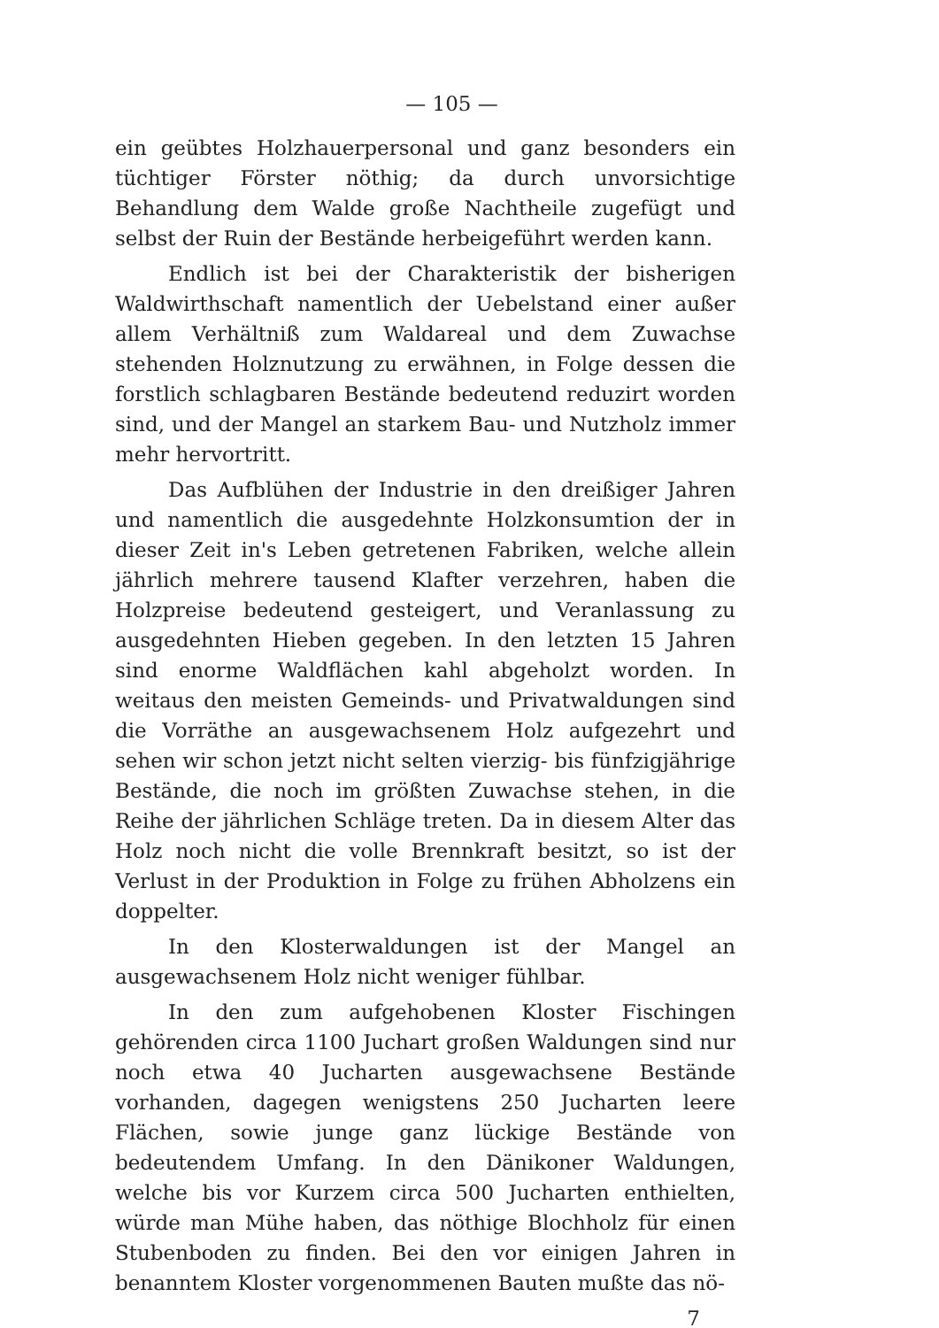— 105 —
ein geübtes Holzhauerpersonal und ganz besonders ein tüchtiger Förster nöthig; da durch unvorsichtige Behandlung dem Walde große Nachtheile zugefügt und selbst der Ruin der Bestände herbeigeführt werden kann.
Endlich ist bei der Charakteristik der bisherigen Waldwirthschaft namentlich der Uebelstand einer außer allem Verhältniß zum Waldareal und dem Zuwachse stehenden Holznutzung zu erwähnen, in Folge dessen die forstlich schlagbaren Bestände bedeutend reduzirt worden sind, und der Mangel an starkem Bau- und Nutzholz immer mehr hervortritt.
Das Aufblühen der Industrie in den dreißiger Jahren und namentlich die ausgedehnte Holzkonsumtion der in dieser Zeit in's Leben getretenen Fabriken, welche allein jährlich mehrere tausend Klafter verzehren, haben die Holzpreise bedeutend gesteigert, und Veranlassung zu ausgedehnten Hieben gegeben. In den letzten 15 Jahren sind enorme Waldflächen kahl abgeholzt worden. In weitaus den meisten Gemeinds- und Privatwaldungen sind die Vorräthe an ausgewachsenem Holz aufgezehrt und sehen wir schon jetzt nicht selten vierzig- bis fünfzigjährige Bestände, die noch im größten Zuwachse stehen, in die Reihe der jährlichen Schläge treten. Da in diesem Alter das Holz noch nicht die volle Brennkraft besitzt, so ist der Verlust in der Produktion in Folge zu frühen Abholzens ein doppelter.
In den Klosterwaldungen ist der Mangel an ausgewachsenem Holz nicht weniger fühlbar.
In den zum aufgehobenen Kloster Fischingen gehörenden circa 1100 Juchart großen Waldungen sind nur noch etwa 40 Jucharten ausgewachsene Bestände vorhanden, dagegen wenigstens 250 Jucharten leere Flächen, sowie junge ganz lückige Bestände von bedeutendem Umfang. In den Dänikoner Waldungen, welche bis vor Kurzem circa 500 Jucharten enthielten, würde man Mühe haben, das nöthige Blochholz für einen Stubenboden zu finden. Bei den vor einigen Jahren in benanntem Kloster vorgenommenen Bauten mußte das nö-
7